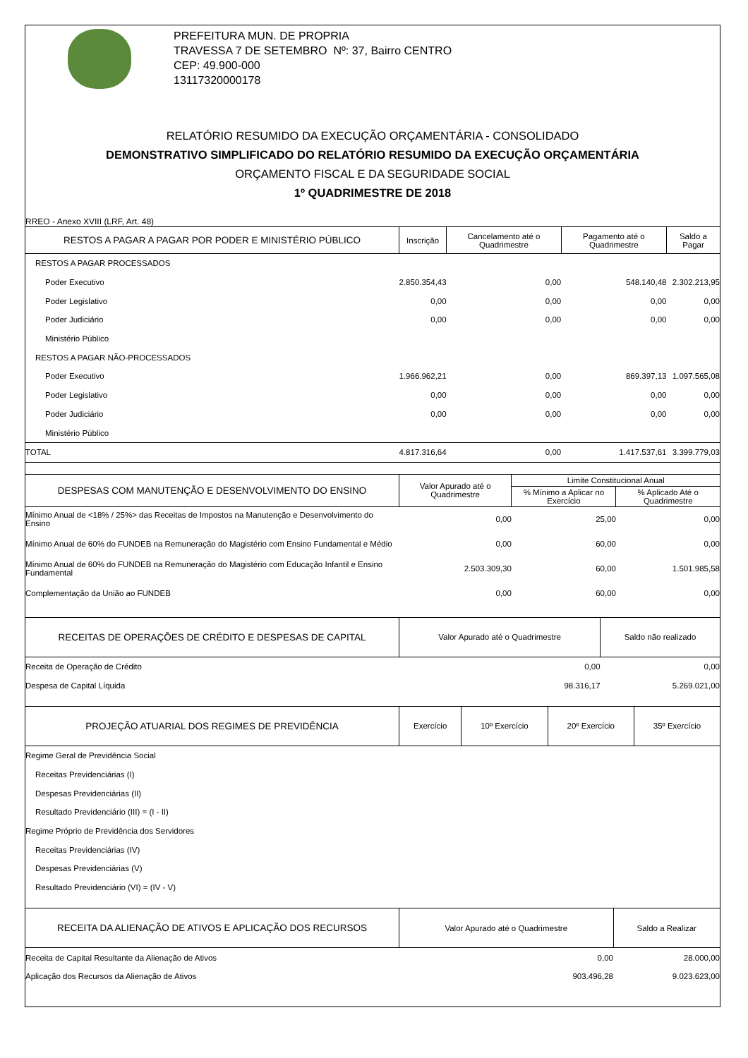PREFEITURA MUN. DE PROPRIA
TRAVESSA 7 DE SETEMBRO Nº: 37, Bairro CENTRO
CEP: 49.900-000
13117320000178
RELATÓRIO RESUMIDO DA EXECUÇÃO ORÇAMENTÁRIA - CONSOLIDADO
DEMONSTRATIVO SIMPLIFICADO DO RELATÓRIO RESUMIDO DA EXECUÇÃO ORÇAMENTÁRIA
ORÇAMENTO FISCAL E DA SEGURIDADE SOCIAL
1º QUADRIMESTRE DE 2018
RREO - Anexo XVIII (LRF, Art. 48)
| RESTOS A PAGAR A PAGAR POR PODER E MINISTÉRIO PÚBLICO | Inscrição | Cancelamento até o Quadrimestre | Pagamento até o Quadrimestre | Saldo a Pagar |
| --- | --- | --- | --- | --- |
| RESTOS A PAGAR PROCESSADOS | | | | |
| Poder Executivo | 2.850.354,43 | 0,00 | 548.140,48 | 2.302.213,95 |
| Poder Legislativo | 0,00 | 0,00 | 0,00 | 0,00 |
| Poder Judiciário | 0,00 | 0,00 | 0,00 | 0,00 |
| Ministério Público | | | | |
| RESTOS A PAGAR NÃO-PROCESSADOS | | | | |
| Poder Executivo | 1.966.962,21 | 0,00 | 869.397,13 | 1.097.565,08 |
| Poder Legislativo | 0,00 | 0,00 | 0,00 | 0,00 |
| Poder Judiciário | 0,00 | 0,00 | 0,00 | 0,00 |
| Ministério Público | | | | |
| TOTAL | 4.817.316,64 | 0,00 | 1.417.537,61 | 3.399.779,03 |
| DESPESAS COM MANUTENÇÃO E DESENVOLVIMENTO DO ENSINO | Valor Apurado até o Quadrimestre | Limite Constitucional Anual | |
| --- | --- | --- | --- |
| | | % Mínimo a Aplicar no Exercício | % Aplicado Até o Quadrimestre |
| Mínimo Anual de <18% / 25%> das Receitas de Impostos na Manutenção e Desenvolvimento do Ensino | 0,00 | 25,00 | 0,00 |
| Mínimo Anual de 60% do FUNDEB na Remuneração do Magistério com Ensino Fundamental e Médio | 0,00 | 60,00 | 0,00 |
| Mínimo Anual de 60% do FUNDEB na Remuneração do Magistério com Educação Infantil e Ensino Fundamental | 2.503.309,30 | 60,00 | 1.501.985,58 |
| Complementação da União ao FUNDEB | 0,00 | 60,00 | 0,00 |
| RECEITAS DE OPERAÇÕES DE CRÉDITO E DESPESAS DE CAPITAL | Valor Apurado até o Quadrimestre | Saldo não realizado |
| --- | --- | --- |
| Receita de Operação de Crédito | 0,00 | 0,00 |
| Despesa de Capital Líquida | 98.316,17 | 5.269.021,00 |
| PROJEÇÃO ATUARIAL DOS REGIMES DE PREVIDÊNCIA | Exercício | 10º Exercício | 20º Exercício | 35º Exercício |
| --- | --- | --- | --- | --- |
| Regime Geral de Previdência Social | | | | |
| Receitas Previdenciárias (I) | | | | |
| Despesas Previdenciárias (II) | | | | |
| Resultado Previdenciário (III) = (I - II) | | | | |
| Regime Próprio de Previdência dos Servidores | | | | |
| Receitas Previdenciárias (IV) | | | | |
| Despesas Previdenciárias (V) | | | | |
| Resultado Previdenciário (VI) = (IV - V) | | | | |
| RECEITA DA ALIENAÇÃO DE ATIVOS E APLICAÇÃO DOS RECURSOS | Valor Apurado até o Quadrimestre | Saldo a Realizar |
| --- | --- | --- |
| Receita de Capital Resultante da Alienação de Ativos | 0,00 | 28.000,00 |
| Aplicação dos Recursos da Alienação de Ativos | 903.496,28 | 9.023.623,00 |